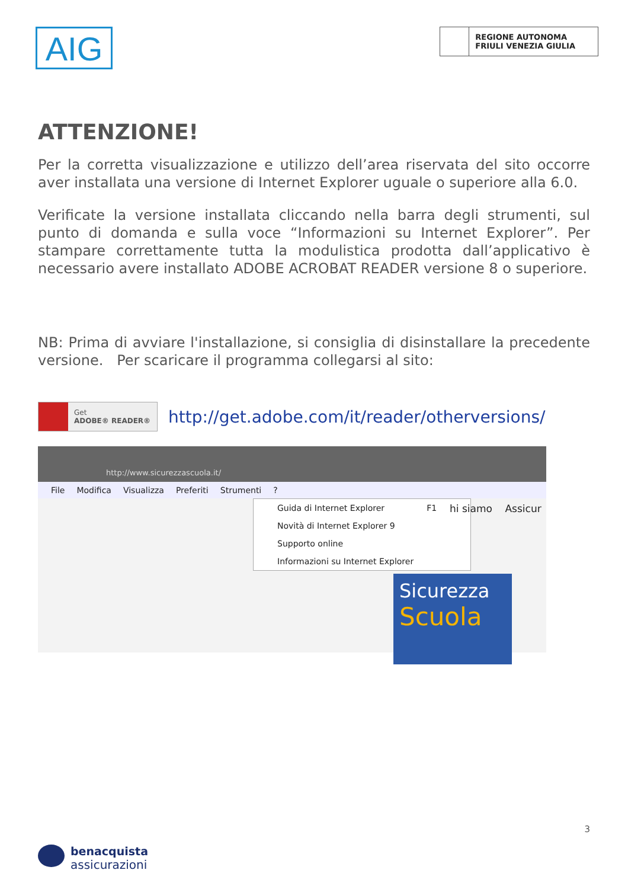AIG
REGIONE AUTONOMA
FRIULI VENEZIA GIULIA
ATTENZIONE!
Per la corretta visualizzazione e utilizzo dell’area riservata del sito occorre aver installata una versione di Internet Explorer uguale o superiore alla 6.0.
Verificate la versione installata cliccando nella barra degli strumenti, sul punto di domanda e sulla voce “Informazioni su Internet Explorer”. Per stampare correttamente tutta la modulistica prodotta dall’applicativo è necessario avere installato ADOBE ACROBAT READER versione 8 o superiore.
NB: Prima di avviare l'installazione, si consiglia di disinstallare la precedente versione. Per scaricare il programma collegarsi al sito:
Get
ADOBE® READER®
http://get.adobe.com/it/reader/otherversions/
http://www.sicurezzascuola.it/
File Modifica Visualizza Preferiti Strumenti?
Guida di Internet Explorer F1
Novità di Internet Explorer 9
Supporto online
Informazioni su Internet Explorer
hi siamo Assicur
Sicurezza
Scuola
3
benacquista
assicurazioni